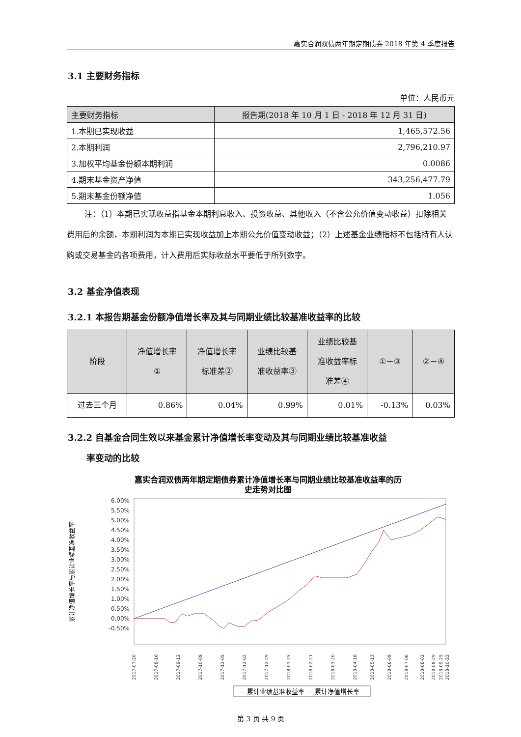嘉实合润双债两年期定期债券 2018 年第 4 季度报告
3.1 主要财务指标
单位：人民币元
| 主要财务指标 | 报告期(2018 年 10 月 1 日 - 2018 年 12 月 31 日) |
| --- | --- |
| 1.本期已实现收益 | 1,465,572.56 |
| 2.本期利润 | 2,796,210.97 |
| 3.加权平均基金份额本期利润 | 0.0086 |
| 4.期末基金资产净值 | 343,256,477.79 |
| 5.期末基金份额净值 | 1.056 |
注：（1）本期已实现收益指基金本期利息收入、投资收益、其他收入（不含公允价值变动收益）扣除相关费用后的余额，本期利润为本期已实现收益加上本期公允价值变动收益；（2）上述基金业绩指标不包括持有人认购或交易基金的各项费用，计入费用后实际收益水平要低于所列数字。
3.2 基金净值表现
3.2.1 本报告期基金份额净值增长率及其与同期业绩比较基准收益率的比较
| 阶段 | 净值增长率 ① | 净值增长率 标准差② | 业绩比较基 准收益率③ | 业绩比较基 准收益率标 准差④ | ①－③ | ②－④ |
| --- | --- | --- | --- | --- | --- | --- |
| 过去三个月 | 0.86% | 0.04% | 0.99% | 0.01% | -0.13% | 0.03% |
3.2.2 自基金合同生效以来基金累计净值增长率变动及其与同期业绩比较基准收益
率变动的比较
嘉实合润双债两年期定期债券累计净值增长率与同期业绩比较基准收益率的历
史走势对比图
6.00%
5.50%
5.00%
4.50%
4.00%
3.50%
3.00%
2.50%
2.00%
1.50%
1.00%
0.50%
0.00%
-0.50%
累计净值增长率与累计业绩基准收益率
2017-07-20
2017-08-16
2017-09-12
2017-10-09
2017-11-05
2017-12-02
2017-12-29
2018-01-25
2018-02-21
2018-03-20
2018-04-16
2018-05-13
2018-06-09
2018-07-06
2018-08-02
2018-08-29
2018-09-25
2018-10-22
— 累计业绩基准收益率 — 累计净值增长率
第 3 页 共 9 页